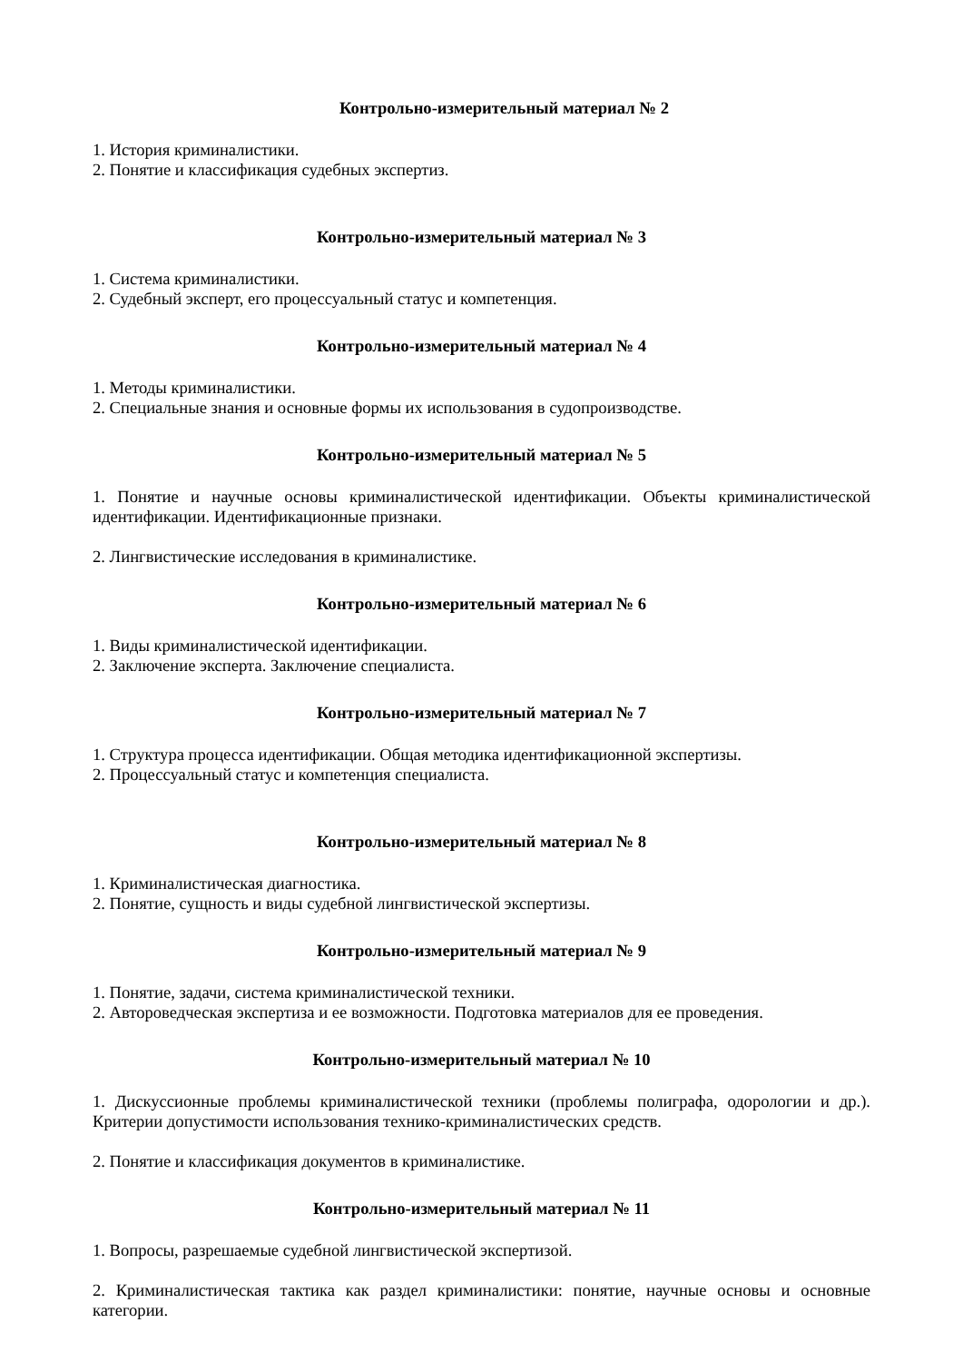Контрольно-измерительный материал № 2
1. История криминалистики.
2. Понятие и классификация судебных экспертиз.
Контрольно-измерительный материал № 3
1. Система криминалистики.
2. Судебный эксперт, его процессуальный статус и компетенция.
Контрольно-измерительный материал № 4
1. Методы криминалистики.
2. Специальные знания и основные формы их использования в судопроизводстве.
Контрольно-измерительный материал № 5
1. Понятие и научные основы криминалистической идентификации. Объекты криминалистической идентификации. Идентификационные признаки.
2. Лингвистические исследования в криминалистике.
Контрольно-измерительный материал № 6
1. Виды криминалистической идентификации.
2. Заключение эксперта. Заключение специалиста.
Контрольно-измерительный материал № 7
1. Структура процесса идентификации. Общая методика идентификационной экспертизы.
2. Процессуальный статус и компетенция специалиста.
Контрольно-измерительный материал № 8
1. Криминалистическая диагностика.
2. Понятие, сущность и виды судебной лингвистической экспертизы.
Контрольно-измерительный материал № 9
1. Понятие, задачи, система криминалистической техники.
2. Автороведческая экспертиза и ее возможности. Подготовка материалов для ее проведения.
Контрольно-измерительный материал № 10
1. Дискуссионные проблемы криминалистической техники (проблемы полиграфа, одорологии и др.). Критерии допустимости использования технико-криминалистических средств.
2. Понятие и классификация документов в криминалистике.
Контрольно-измерительный материал № 11
1. Вопросы, разрешаемые судебной лингвистической экспертизой.
2. Криминалистическая тактика как раздел криминалистики: понятие, научные основы и основные категории.